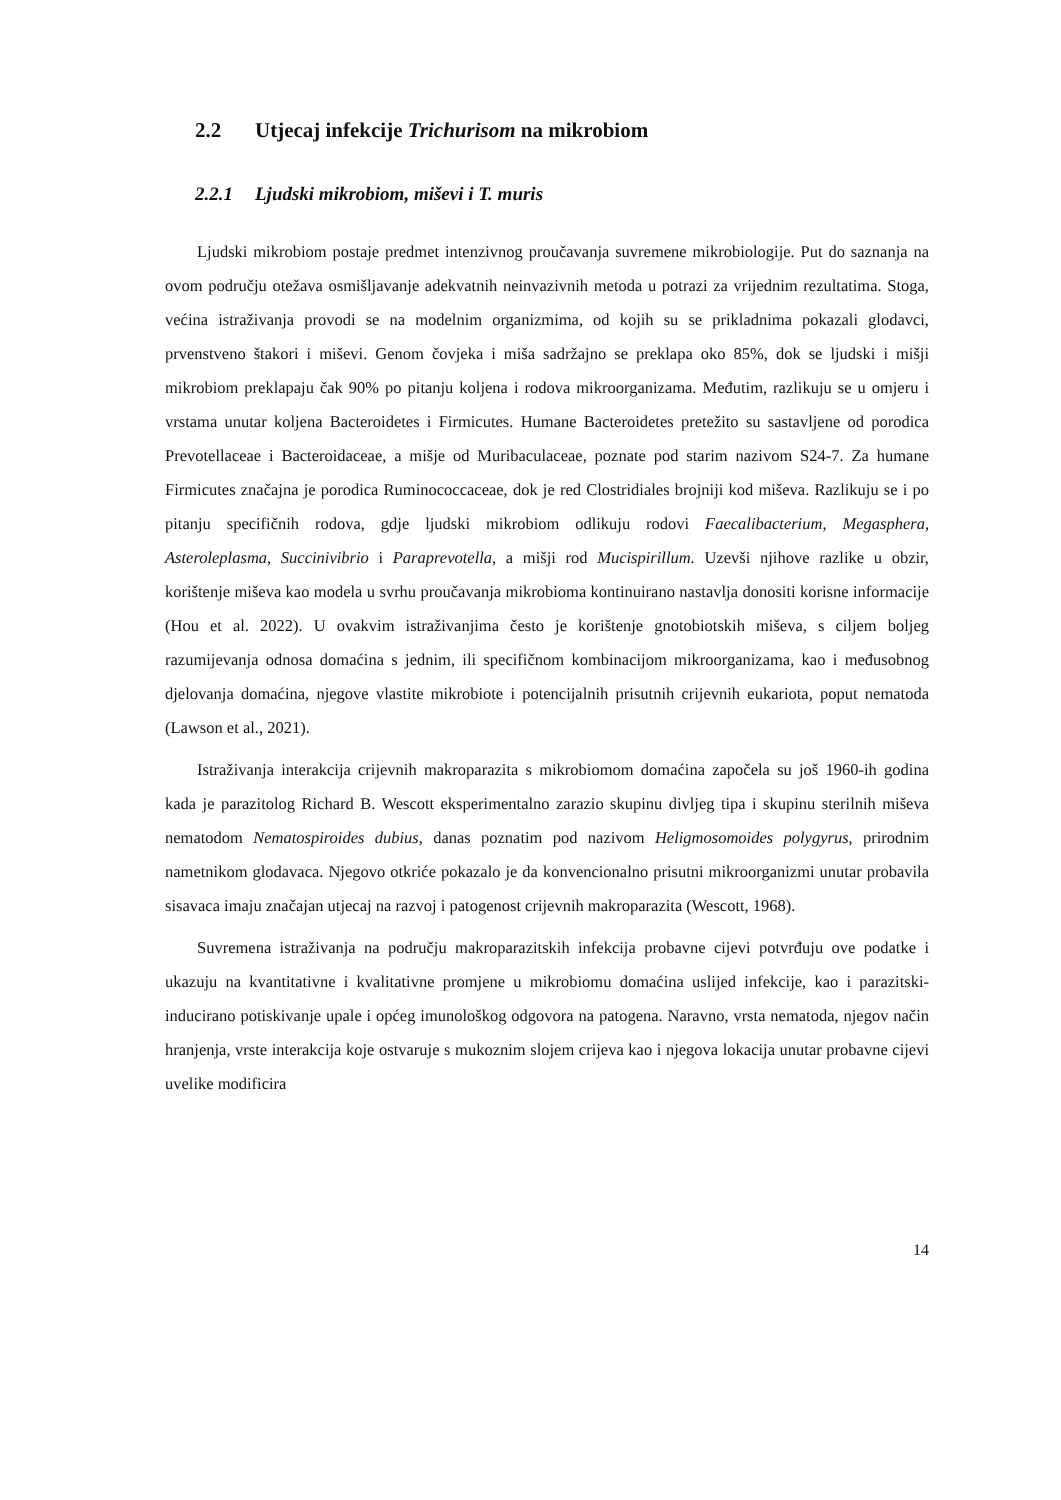2.2 Utjecaj infekcije Trichurisom na mikrobiom
2.2.1 Ljudski mikrobiom, miševi i T. muris
Ljudski mikrobiom postaje predmet intenzivnog proučavanja suvremene mikrobiologije. Put do saznanja na ovom području otežava osmišljavanje adekvatnih neinvazivnih metoda u potrazi za vrijednim rezultatima. Stoga, većina istraživanja provodi se na modelnim organizmima, od kojih su se prikladnima pokazali glodavci, prvenstveno štakori i miševi. Genom čovjeka i miša sadržajno se preklapa oko 85%, dok se ljudski i mišji mikrobiom preklapaju čak 90% po pitanju koljena i rodova mikroorganizama. Međutim, razlikuju se u omjeru i vrstama unutar koljena Bacteroidetes i Firmicutes. Humane Bacteroidetes pretežito su sastavljene od porodica Prevotellaceae i Bacteroidaceae, a mišje od Muribaculaceae, poznate pod starim nazivom S24-7. Za humane Firmicutes značajna je porodica Ruminococcaceae, dok je red Clostridiales brojniji kod miševa. Razlikuju se i po pitanju specifičnih rodova, gdje ljudski mikrobiom odlikuju rodovi Faecalibacterium, Megasphera, Asteroleplasma, Succinivibrio i Paraprevotella, a mišji rod Mucispirillum. Uzevši njihove razlike u obzir, korištenje miševa kao modela u svrhu proučavanja mikrobioma kontinuirano nastavlja donositi korisne informacije (Hou et al. 2022). U ovakvim istraživanjima često je korištenje gnotobiotskih miševa, s ciljem boljeg razumijevanja odnosa domaćina s jednim, ili specifičnom kombinacijom mikroorganizama, kao i međusobnog djelovanja domaćina, njegove vlastite mikrobiote i potencijalnih prisutnih crijevnih eukariota, poput nematoda (Lawson et al., 2021).
Istraživanja interakcija crijevnih makroparazita s mikrobiomom domaćina započela su još 1960-ih godina kada je parazitolog Richard B. Wescott eksperimentalno zarazio skupinu divljeg tipa i skupinu sterilnih miševa nematodom Nematospiroides dubius, danas poznatim pod nazivom Heligmosomoides polygyrus, prirodnim nametnikom glodavaca. Njegovo otkriće pokazalo je da konvencionalno prisutni mikroorganizmi unutar probavila sisavaca imaju značajan utjecaj na razvoj i patogenost crijevnih makroparazita (Wescott, 1968).
Suvremena istraživanja na području makroparazitskih infekcija probavne cijevi potvrđuju ove podatke i ukazuju na kvantitativne i kvalitativne promjene u mikrobiomu domaćina uslijed infekcije, kao i parazitski-inducirano potiskivanje upale i općeg imunološkog odgovora na patogena. Naravno, vrsta nematoda, njegov način hranjenja, vrste interakcija koje ostvaruje s mukoznim slojem crijeva kao i njegova lokacija unutar probavne cijevi uvelike modificira
14